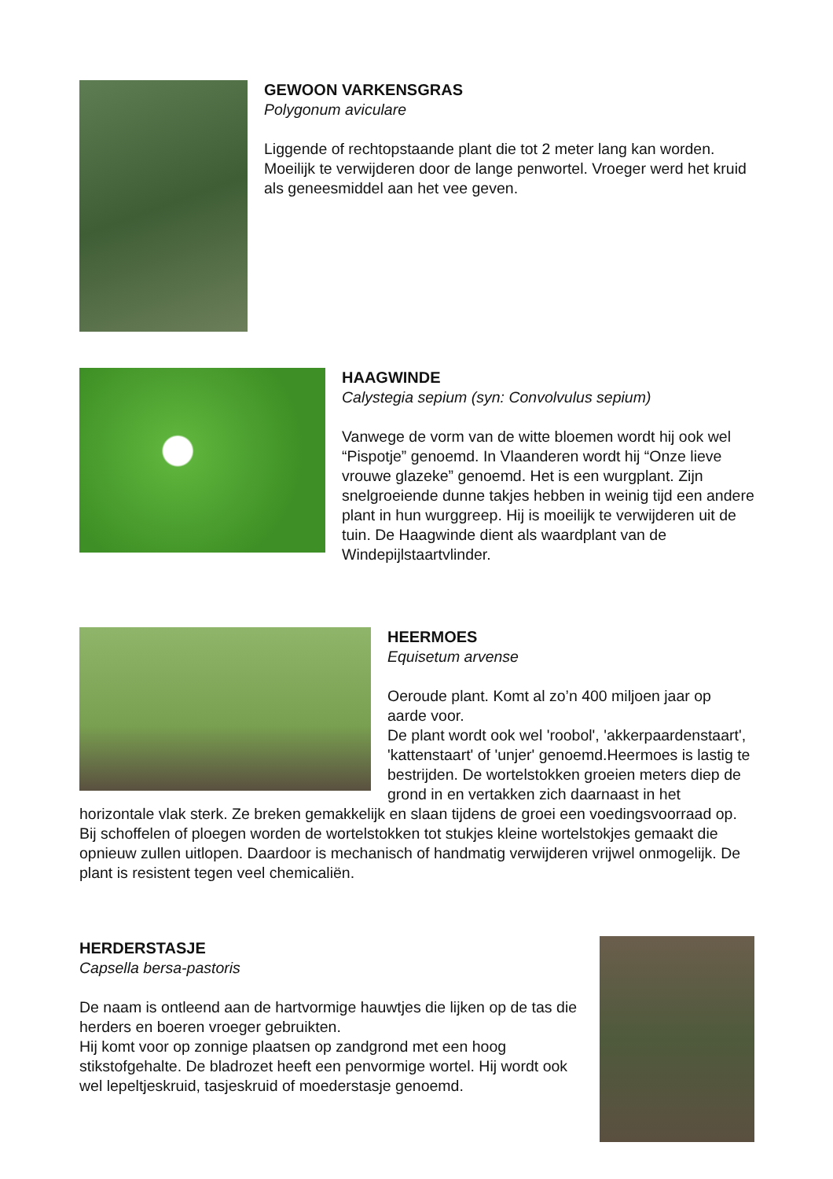GEWOON VARKENSGRAS
Polygonum aviculare
Liggende of rechtopstaande plant die tot 2 meter lang kan worden. Moeilijk te verwijderen door de lange penwortel. Vroeger werd het kruid als geneesmiddel aan het vee geven.
HAAGWINDE
Calystegia sepium (syn: Convolvulus sepium)
Vanwege de vorm van de witte bloemen wordt hij ook wel “Pispotje” genoemd. In Vlaanderen wordt hij “Onze lieve vrouwe glazeke” genoemd. Het is een wurgplant. Zijn snelgroeiende dunne takjes hebben in weinig tijd een andere plant in hun wurggreep. Hij is moeilijk te verwijderen uit de tuin. De Haagwinde dient als waardplant van de Windepijlstaartvlinder.
HEERMOES
Equisetum arvense
Oeroude plant. Komt al zo’n 400 miljoen jaar op aarde voor.
De plant wordt ook wel 'roobol', 'akkerpaardenstaart', 'kattenstaart' of 'unjer' genoemd.Heermoes is lastig te bestrijden. De wortelstokken groeien meters diep de grond in en vertakken zich daarnaast in het horizontale vlak sterk. Ze breken gemakkelijk en slaan tijdens de groei een voedingsvoorraad op. Bij schoffelen of ploegen worden de wortelstokken tot stukjes kleine wortelstokjes gemaakt die opnieuw zullen uitlopen. Daardoor is mechanisch of handmatig verwijderen vrijwel onmogelijk. De plant is resistent tegen veel chemicaliën.
HERDERSTASJE
Capsella bersa-pastoris
De naam is ontleend aan de hartvormige hauwtjes die lijken op de tas die herders en boeren vroeger gebruikten.
Hij komt voor op zonnige plaatsen op zandgrond met een hoog stikstofgehalte. De bladrozet heeft een penvormige wortel. Hij wordt ook wel lepeltjeskruid, tasjeskruid of moederstasje genoemd.